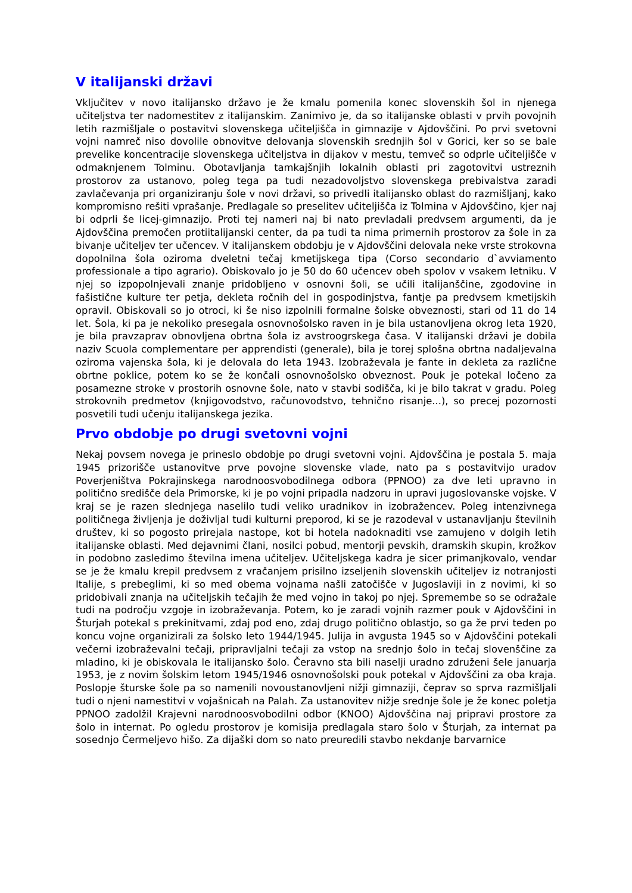V italijanski državi
Vključitev v novo italijansko državo je že kmalu pomenila konec slovenskih šol in njenega učiteljstva ter nadomestitev z italijanskim. Zanimivo je, da so italijanske oblasti v prvih povojnih letih razmišljale o postavitvi slovenskega učiteljišča in gimnazije v Ajdovščini. Po prvi svetovni vojni namreč niso dovolile obnovitve delovanja slovenskih srednjih šol v Gorici, ker so se bale prevelike koncentracije slovenskega učiteljstva in dijakov v mestu, temveč so odprle učiteljišče v odmaknjenem Tolminu. Obotavljanja tamkajšnjih lokalnih oblasti pri zagotovitvi ustreznih prostorov za ustanovo, poleg tega pa tudi nezadovoljstvo slovenskega prebivalstva zaradi zavlačevanja pri organiziranju šole v novi državi, so privedli italijansko oblast do razmišljanj, kako kompromisno rešiti vprašanje. Predlagale so preselitev učiteljišča iz Tolmina v Ajdovščino, kjer naj bi odprli še licej-gimnazijo. Proti tej nameri naj bi nato prevladali predvsem argumenti, da je Ajdovščina premočen protiitalijanski center, da pa tudi ta nima primernih prostorov za šole in za bivanje učiteljev ter učencev. V italijanskem obdobju je v Ajdovščini delovala neke vrste strokovna dopolnilna šola oziroma dveletni tečaj kmetijskega tipa (Corso secondario d`avviamento professionale a tipo agrario). Obiskovalo jo je 50 do 60 učencev obeh spolov v vsakem letniku. V njej so izpopolnjevali znanje pridobljeno v osnovni šoli, se učili italijanščine, zgodovine in fašistične kulture ter petja, dekleta ročnih del in gospodinjstva, fantje pa predvsem kmetijskih opravil. Obiskovali so jo otroci, ki še niso izpolnili formalne šolske obveznosti, stari od 11 do 14 let. Šola, ki pa je nekoliko presegala osnovnošolsko raven in je bila ustanovljena okrog leta 1920, je bila pravzaprav obnovljena obrtna šola iz avstroogrskega časa. V italijanski državi je dobila naziv Scuola complementare per apprendisti (generale), bila je torej splošna obrtna nadaljevalna oziroma vajenska šola, ki je delovala do leta 1943. Izobraževala je fante in dekleta za različne obrtne poklice, potem ko se že končali osnovnošolsko obveznost. Pouk je potekal ločeno za posamezne stroke v prostorih osnovne šole, nato v stavbi sodišča, ki je bilo takrat v gradu. Poleg strokovnih predmetov (knjigovodstvo, računovodstvo, tehnično risanje...), so precej pozornosti posvetili tudi učenju italijanskega jezika.
Prvo obdobje po drugi svetovni vojni
Nekaj povsem novega je prineslo obdobje po drugi svetovni vojni. Ajdovščina je postala 5. maja 1945 prizorišče ustanovitve prve povojne slovenske vlade, nato pa s postavitvijo uradov Poverjeništva Pokrajinskega narodnoosvobodilnega odbora (PPNOO) za dve leti upravno in politično središče dela Primorske, ki je po vojni pripadla nadzoru in upravi jugoslovanske vojske. V kraj se je razen slednjega naselilo tudi veliko uradnikov in izobražencev. Poleg intenzivnega političnega življenja je doživljal tudi kulturni preporod, ki se je razodeval v ustanavljanju številnih društev, ki so pogosto prirejala nastope, kot bi hotela nadoknaditi vse zamujeno v dolgih letih italijanske oblasti. Med dejavnimi člani, nosilci pobud, mentorji pevskih, dramskih skupin, krožkov in podobno zasledimo številna imena učiteljev. Učiteljskega kadra je sicer primanjkovalo, vendar se je že kmalu krepil predvsem z vračanjem prisilno izseljenih slovenskih učiteljev iz notranjosti Italije, s prebeglimi, ki so med obema vojnama našli zatočišče v Jugoslaviji in z novimi, ki so pridobivali znanja na učiteljskih tečajih že med vojno in takoj po njej. Spremembe so se odražale tudi na področju vzgoje in izobraževanja. Potem, ko je zaradi vojnih razmer pouk v Ajdovščini in Šturjah potekal s prekinitvami, zdaj pod eno, zdaj drugo politično oblastjo, so ga že prvi teden po koncu vojne organizirali za šolsko leto 1944/1945. Julija in avgusta 1945 so v Ajdovščini potekali večerni izobraževalni tečaji, pripravljalni tečaji za vstop na srednjo šolo in tečaj slovenščine za mladino, ki je obiskovala le italijansko šolo. Čeravno sta bili naselji uradno združeni šele januarja 1953, je z novim šolskim letom 1945/1946 osnovnošolski pouk potekal v Ajdovščini za oba kraja. Poslopje šturske šole pa so namenili novoustanovljeni nižji gimnaziji, čeprav so sprva razmišljali tudi o njeni namestitvi v vojašnicah na Palah. Za ustanovitev nižje srednje šole je že konec poletja PPNOO zadolžil Krajevni narodnoosvobodilni odbor (KNOO) Ajdovščina naj pripravi prostore za šolo in internat. Po ogledu prostorov je komisija predlagala staro šolo v Šturjah, za internat pa sosednjo Čermeljevo hišo. Za dijaški dom so nato preuredili stavbo nekdanje barvarnice